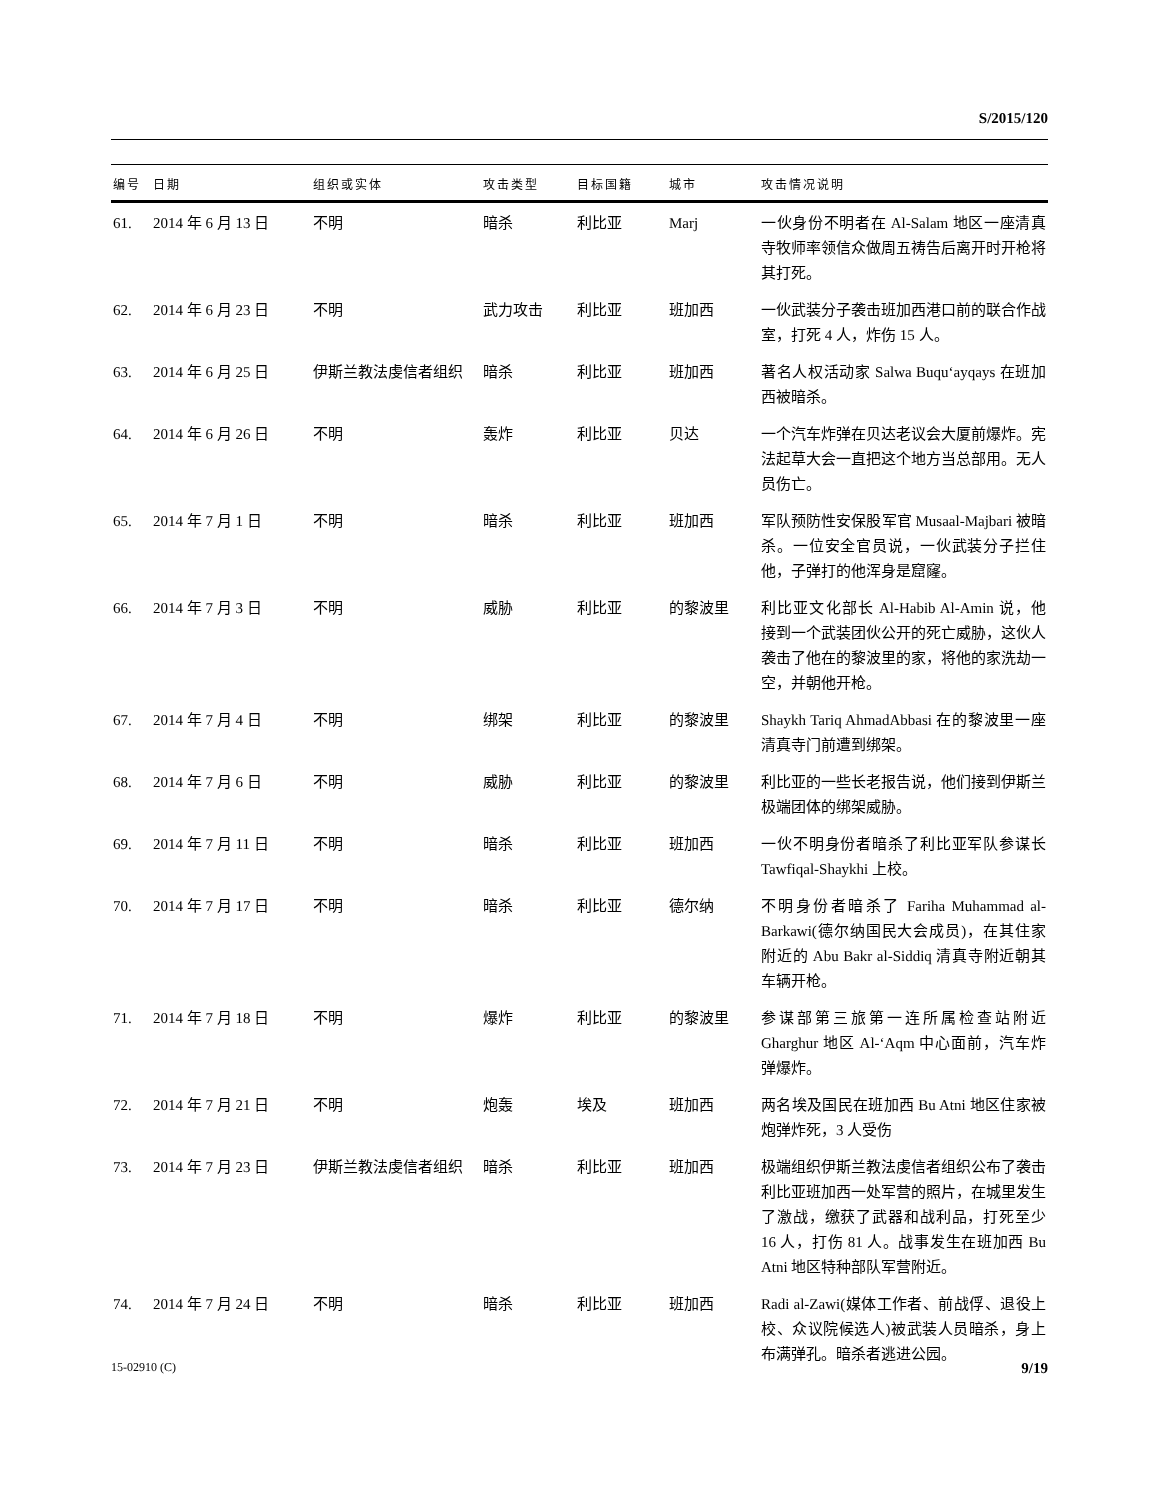S/2015/120
| 编号 | 日期 | 组织或实体 | 攻击类型 | 目标国籍 | 城市 | 攻击情况说明 |
| --- | --- | --- | --- | --- | --- | --- |
| 61. | 2014 年 6 月 13 日 | 不明 | 暗杀 | 利比亚 | Marj | 一伙身份不明者在 Al-Salam 地区一座清真寺牧师率领信众做周五祷告后离开时开枪将其打死。 |
| 62. | 2014 年 6 月 23 日 | 不明 | 武力攻击 | 利比亚 | 班加西 | 一伙武装分子袭击班加西港口前的联合作战室，打死 4 人，炸伤 15 人。 |
| 63. | 2014 年 6 月 25 日 | 伊斯兰教法虔信者组织 | 暗杀 | 利比亚 | 班加西 | 著名人权活动家 Salwa Buqu‘ayqays 在班加西被暗杀。 |
| 64. | 2014 年 6 月 26 日 | 不明 | 轰炸 | 利比亚 | 贝达 | 一个汽车炸弹在贝达老议会大厦前爆炸。宪法起草大会一直把这个地方当总部用。无人员伤亡。 |
| 65. | 2014 年 7 月 1 日 | 不明 | 暗杀 | 利比亚 | 班加西 | 军队预防性安保股军官 Musaal-Majbari 被暗杀。一位安全官员说，一伙武装分子拦住他，子弹打的他浑身是窟窿。 |
| 66. | 2014 年 7 月 3 日 | 不明 | 威胁 | 利比亚 | 的黎波里 | 利比亚文化部长 Al-Habib Al-Amin 说，他接到一个武装团伙公开的死亡威胁，这伙人袭击了他在的黎波里的家，将他的家洗劫一空，并朝他开枪。 |
| 67. | 2014 年 7 月 4 日 | 不明 | 绑架 | 利比亚 | 的黎波里 | Shaykh Tariq AhmadAbbasi 在的黎波里一座清真寺门前遭到绑架。 |
| 68. | 2014 年 7 月 6 日 | 不明 | 威胁 | 利比亚 | 的黎波里 | 利比亚的一些长老报告说，他们接到伊斯兰极端团体的绑架威胁。 |
| 69. | 2014 年 7 月 11 日 | 不明 | 暗杀 | 利比亚 | 班加西 | 一伙不明身份者暗杀了利比亚军队参谋长 Tawfiqal-Shaykhi 上校。 |
| 70. | 2014 年 7 月 17 日 | 不明 | 暗杀 | 利比亚 | 德尔纳 | 不明身份者暗杀了 Fariha Muhammad al-Barkawi(德尔纳国民大会成员)，在其住家附近的 Abu Bakr al-Siddiq 清真寺附近朝其车辆开枪。 |
| 71. | 2014 年 7 月 18 日 | 不明 | 爆炸 | 利比亚 | 的黎波里 | 参谋部第三旅第一连所属检查站附近 Gharghur 地区 Al-‘Aqm 中心面前，汽车炸弹爆炸。 |
| 72. | 2014 年 7 月 21 日 | 不明 | 炮轰 | 埃及 | 班加西 | 两名埃及国民在班加西 Bu Atni 地区住家被炮弹炸死，3 人受伤 |
| 73. | 2014 年 7 月 23 日 | 伊斯兰教法虔信者组织 | 暗杀 | 利比亚 | 班加西 | 极端组织伊斯兰教法虔信者组织公布了袭击利比亚班加西一处军营的照片，在城里发生了激战，缴获了武器和战利品，打死至少 16 人，打伤 81 人。战事发生在班加西 Bu Atni 地区特种部队军营附近。 |
| 74. | 2014 年 7 月 24 日 | 不明 | 暗杀 | 利比亚 | 班加西 | Radi al-Zawi(媒体工作者、前战俘、退役上校、众议院候选人)被武装人员暗杀，身上布满弹孔。暗杀者逃进公园。 |
15-02910 (C) 9/19